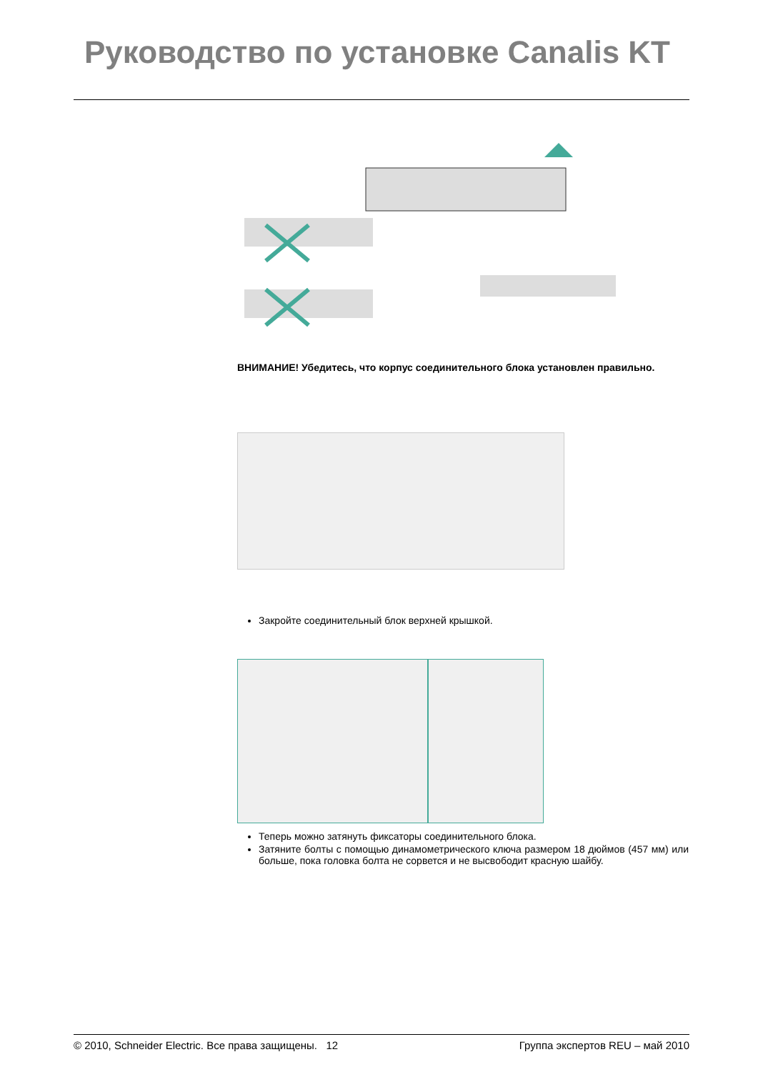Руководство по установке Canalis KT
ВНИМАНИЕ! Убедитесь, что корпус соединительного блока установлен правильно.
Закройте соединительный блок верхней крышкой.
Теперь можно затянуть фиксаторы соединительного блока.
Затяните болты с помощью динамометрического ключа размером 18 дюймов (457 мм) или больше, пока головка болта не сорвется и не высвободит красную шайбу.
© 2010, Schneider Electric. Все права защищены. 12 Группа экспертов REU – май 2010